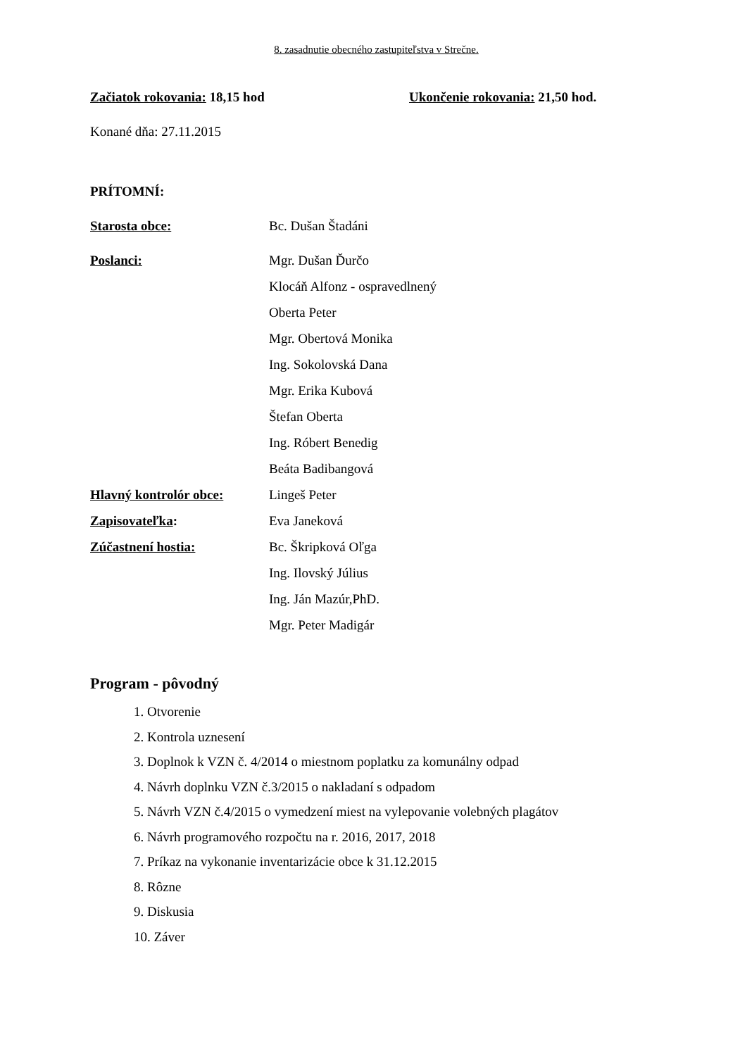8. zasadnutie obecného zastupiteľstva v Strečne.
Začiatok rokovania: 18,15 hod Ukončenie rokovania: 21,50 hod.
Konané dňa: 27.11.2015
PRÍTOMNÍ:
| Starosta obce: | Bc. Dušan Štadáni |
| Poslanci: | Mgr. Dušan Ďurčo |
| | Klocáň Alfonz - ospravedlnený |
| | Oberta Peter |
| | Mgr. Obertová Monika |
| | Ing. Sokolovská Dana |
| | Mgr. Erika Kubová |
| | Štefan Oberta |
| | Ing. Róbert Benedig |
| | Beáta Badibangová |
| Hlavný kontrolór obce: | Lingeš Peter |
| Zapisovateľka : | Eva Janeková |
| Zúčastnení hostia: | Bc. Škripková Oľga |
| | Ing. Ilovský Július |
| | Ing. Ján Mazúr,PhD. |
| | Mgr. Peter Madigár |
Program - pôvodný
1. Otvorenie
2. Kontrola uznesení
3. Doplnok k VZN č. 4/2014 o miestnom poplatku za komunálny odpad
4. Návrh doplnku VZN č.3/2015 o nakladaní s odpadom
5. Návrh VZN č.4/2015 o vymedzení miest na vylepovanie volebných plagátov
6. Návrh programového rozpočtu na r. 2016, 2017, 2018
7. Príkaz na vykonanie inventarizácie obce k 31.12.2015
8. Rôzne
9. Diskusia
10. Záver